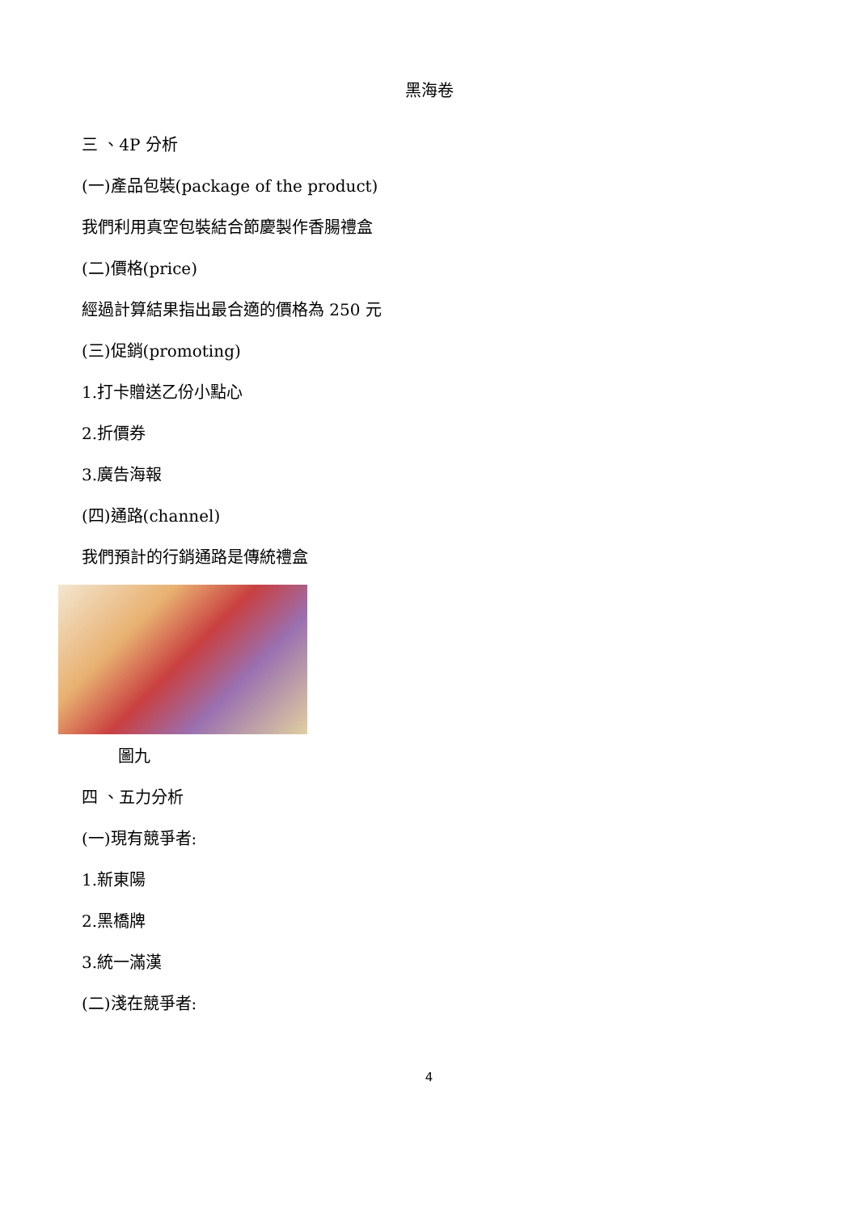黑海卷
三 、4P 分析
(一)產品包裝(package of the product)
我們利用真空包裝結合節慶製作香腸禮盒
(二)價格(price)
經過計算結果指出最合適的價格為 250 元
(三)促銷(promoting)
1.打卡贈送乙份小點心
2.折價券
3.廣告海報
(四)通路(channel)
我們預計的行銷通路是傳統禮盒
圖九
四 、五力分析
(一)現有競爭者:
1.新東陽
2.黑橋牌
3.統一滿漢
(二)淺在競爭者:
4